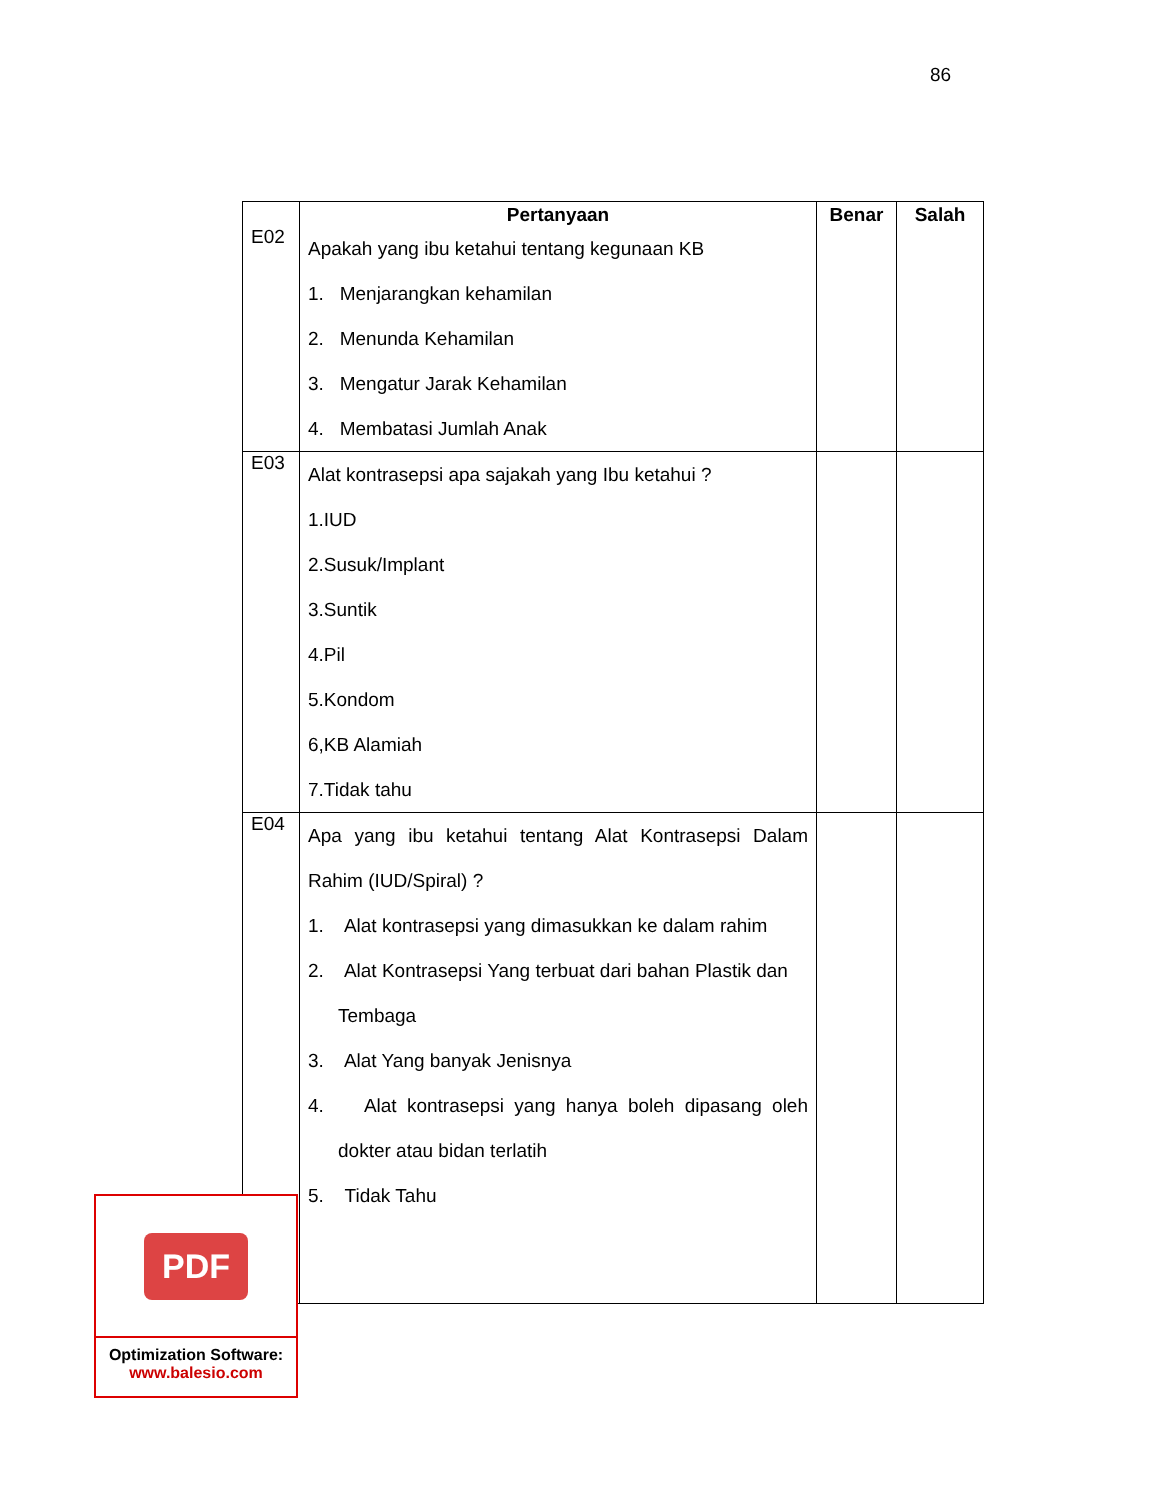86
| | Pertanyaan | Benar | Salah |
| --- | --- | --- | --- |
| E02 | Apakah yang ibu ketahui tentang kegunaan KB 1. Menjarangkan kehamilan 2. Menunda Kehamilan 3. Mengatur Jarak Kehamilan 4. Membatasi Jumlah Anak | | |
| E03 | Alat kontrasepsi apa sajakah yang Ibu ketahui ? 1.IUD 2.Susuk/Implant 3.Suntik 4.Pil 5.Kondom 6,KB Alamiah 7.Tidak tahu | | |
| E04 | Apa yang ibu ketahui tentang Alat Kontrasepsi Dalam Rahim (IUD/Spiral) ? 1. Alat kontrasepsi yang dimasukkan ke dalam rahim 2. Alat Kontrasepsi Yang terbuat dari bahan Plastik dan Tembaga 3. Alat Yang banyak Jenisnya 4. Alat kontrasepsi yang hanya boleh dipasang oleh dokter atau bidan terlatih 5. Tidak Tahu | | |
PDF
Optimization Software:
www.balesio.com